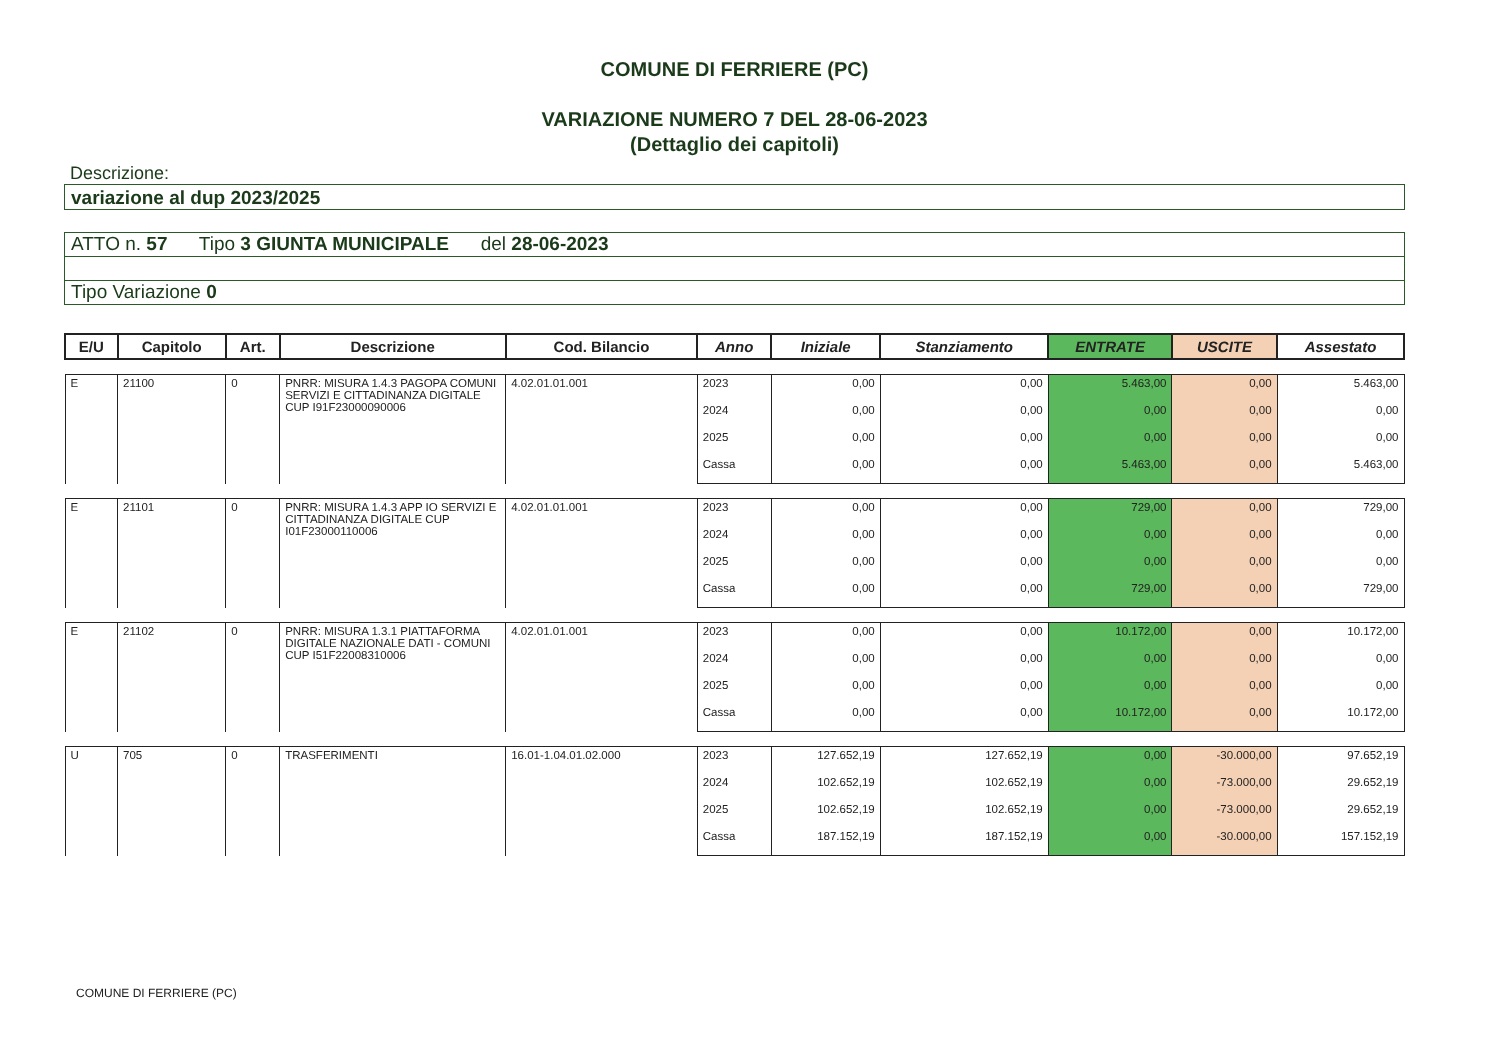COMUNE DI FERRIERE (PC)
VARIAZIONE NUMERO 7 DEL 28-06-2023
(Dettaglio dei capitoli)
Descrizione:
variazione al dup 2023/2025
ATTO n. 57 Tipo 3 GIUNTA MUNICIPALE del 28-06-2023
Tipo Variazione 0
| E/U | Capitolo | Art. | Descrizione | Cod. Bilancio | Anno | Iniziale | Stanziamento | ENTRATE | USCITE | Assestato |
| --- | --- | --- | --- | --- | --- | --- | --- | --- | --- | --- |
| E | 21100 | 0 | PNRR: MISURA 1.4.3 PAGOPA COMUNI SERVIZI E CITTADINANZA DIGITALE CUP I91F23000090006 | 4.02.01.01.001 | 2023 | 0,00 | 0,00 | 5.463,00 | 0,00 | 5.463,00 |
| | | | | | 2024 | 0,00 | 0,00 | 0,00 | 0,00 | 0,00 |
| | | | | | 2025 | 0,00 | 0,00 | 0,00 | 0,00 | 0,00 |
| | | | | | Cassa | 0,00 | 0,00 | 5.463,00 | 0,00 | 5.463,00 |
| E | 21101 | 0 | PNRR: MISURA 1.4.3 APP IO SERVIZI E CITTADINANZA DIGITALE CUP I01F23000110006 | 4.02.01.01.001 | 2023 | 0,00 | 0,00 | 729,00 | 0,00 | 729,00 |
| | | | | | 2024 | 0,00 | 0,00 | 0,00 | 0,00 | 0,00 |
| | | | | | 2025 | 0,00 | 0,00 | 0,00 | 0,00 | 0,00 |
| | | | | | Cassa | 0,00 | 0,00 | 729,00 | 0,00 | 729,00 |
| E | 21102 | 0 | PNRR: MISURA 1.3.1 PIATTAFORMA DIGITALE NAZIONALE DATI - COMUNI CUP I51F22008310006 | 4.02.01.01.001 | 2023 | 0,00 | 0,00 | 10.172,00 | 0,00 | 10.172,00 |
| | | | | | 2024 | 0,00 | 0,00 | 0,00 | 0,00 | 0,00 |
| | | | | | 2025 | 0,00 | 0,00 | 0,00 | 0,00 | 0,00 |
| | | | | | Cassa | 0,00 | 0,00 | 10.172,00 | 0,00 | 10.172,00 |
| U | 705 | 0 | TRASFERIMENTI | 16.01-1.04.01.02.000 | 2023 | 127.652,19 | 127.652,19 | 0,00 | -30.000,00 | 97.652,19 |
| | | | | | 2024 | 102.652,19 | 102.652,19 | 0,00 | -73.000,00 | 29.652,19 |
| | | | | | 2025 | 102.652,19 | 102.652,19 | 0,00 | -73.000,00 | 29.652,19 |
| | | | | | Cassa | 187.152,19 | 187.152,19 | 0,00 | -30.000,00 | 157.152,19 |
COMUNE DI FERRIERE (PC)